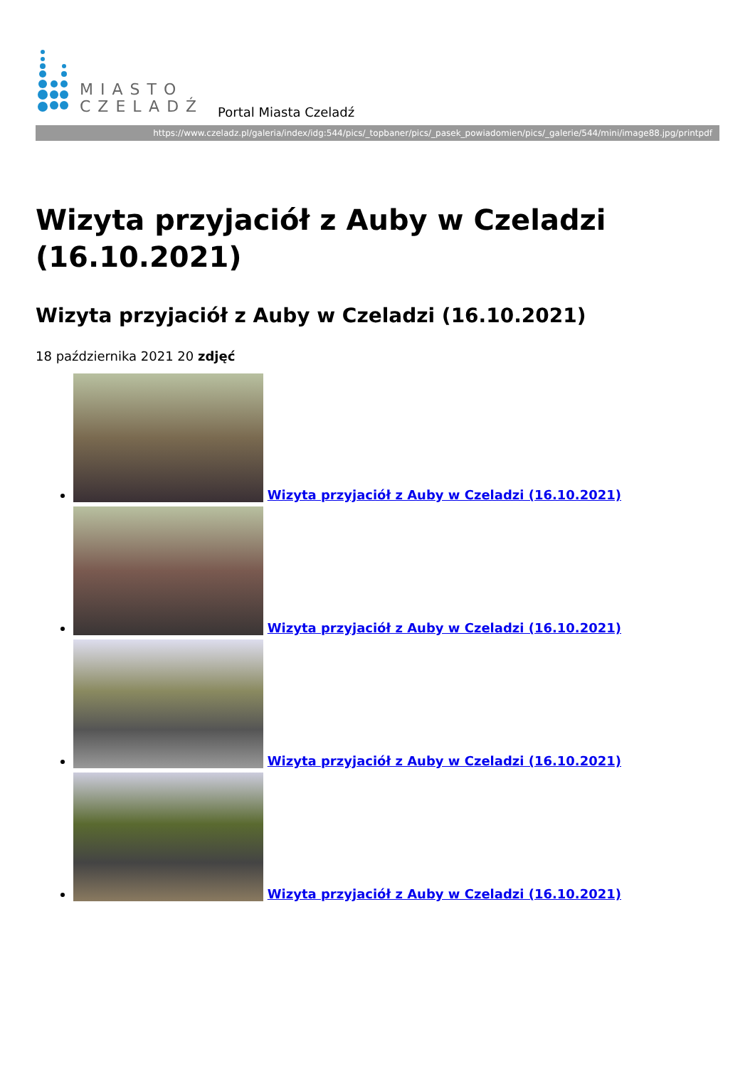MIASTO
CZELADŹ
Portal Miasta Czeladź
https://www.czeladz.pl/galeria/index/idg:544/pics/_topbaner/pics/_pasek_powiadomien/pics/_galerie/544/mini/image88.jpg/printpdf
Wizyta przyjaciół z Auby w Czeladzi (16.10.2021)
Wizyta przyjaciół z Auby w Czeladzi (16.10.2021)
18 października 2021 20 zdjęć
Wizyta przyjaciół z Auby w Czeladzi (16.10.2021)
Wizyta przyjaciół z Auby w Czeladzi (16.10.2021)
Wizyta przyjaciół z Auby w Czeladzi (16.10.2021)
Wizyta przyjaciół z Auby w Czeladzi (16.10.2021)